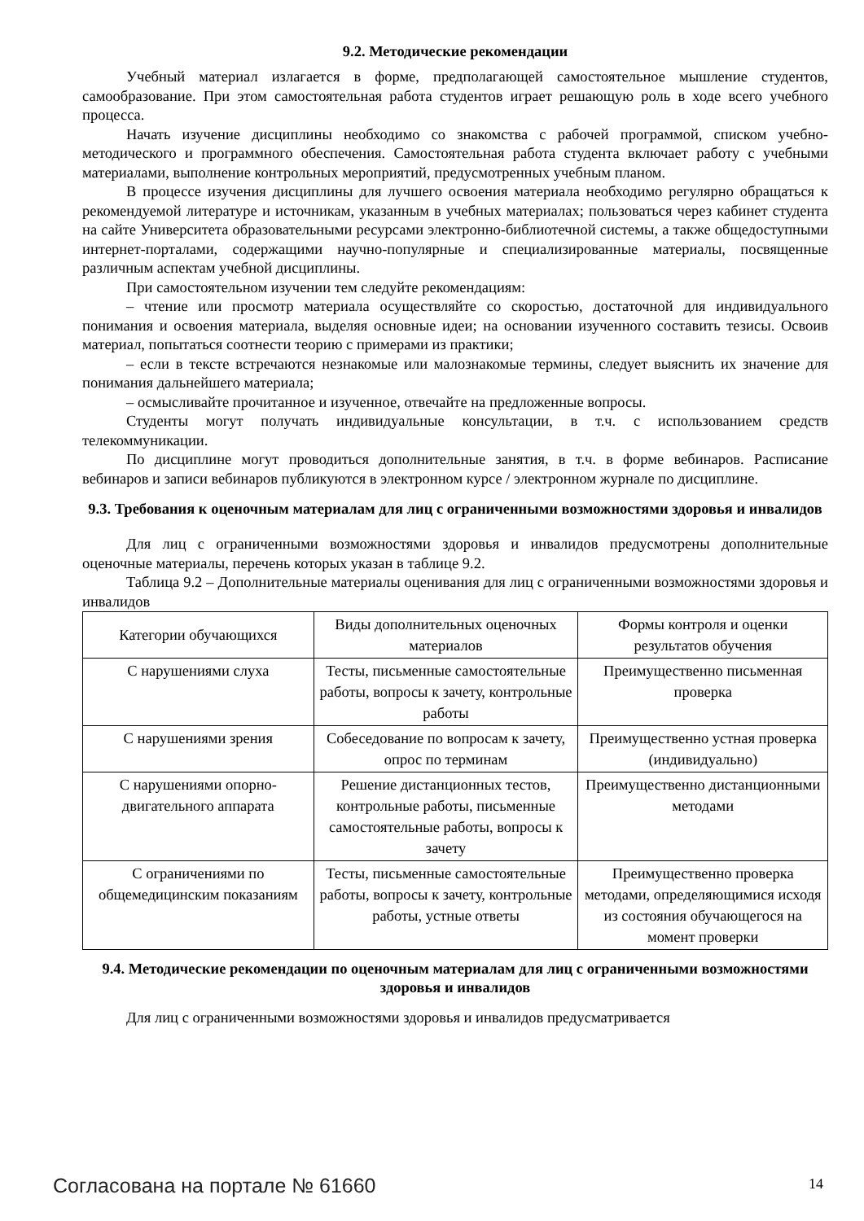9.2. Методические рекомендации
Учебный материал излагается в форме, предполагающей самостоятельное мышление студентов, самообразование. При этом самостоятельная работа студентов играет решающую роль в ходе всего учебного процесса.
Начать изучение дисциплины необходимо со знакомства с рабочей программой, списком учебно-методического и программного обеспечения. Самостоятельная работа студента включает работу с учебными материалами, выполнение контрольных мероприятий, предусмотренных учебным планом.
В процессе изучения дисциплины для лучшего освоения материала необходимо регулярно обращаться к рекомендуемой литературе и источникам, указанным в учебных материалах; пользоваться через кабинет студента на сайте Университета образовательными ресурсами электронно-библиотечной системы, а также общедоступными интернет-порталами, содержащими научно-популярные и специализированные материалы, посвященные различным аспектам учебной дисциплины.
При самостоятельном изучении тем следуйте рекомендациям:
– чтение или просмотр материала осуществляйте со скоростью, достаточной для индивидуального понимания и освоения материала, выделяя основные идеи; на основании изученного составить тезисы. Освоив материал, попытаться соотнести теорию с примерами из практики;
– если в тексте встречаются незнакомые или малознакомые термины, следует выяснить их значение для понимания дальнейшего материала;
– осмысливайте прочитанное и изученное, отвечайте на предложенные вопросы.
Студенты могут получать индивидуальные консультации, в т.ч. с использованием средств телекоммуникации.
По дисциплине могут проводиться дополнительные занятия, в т.ч. в форме вебинаров. Расписание вебинаров и записи вебинаров публикуются в электронном курсе / электронном журнале по дисциплине.
9.3. Требования к оценочным материалам для лиц с ограниченными возможностями здоровья и инвалидов
Для лиц с ограниченными возможностями здоровья и инвалидов предусмотрены дополнительные оценочные материалы, перечень которых указан в таблице 9.2.
Таблица 9.2 – Дополнительные материалы оценивания для лиц с ограниченными возможностями здоровья и инвалидов
| Категории обучающихся | Виды дополнительных оценочных материалов | Формы контроля и оценки результатов обучения |
| С нарушениями слуха | Тесты, письменные самостоятельные работы, вопросы к зачету, контрольные работы | Преимущественно письменная проверка |
| С нарушениями зрения | Собеседование по вопросам к зачету, опрос по терминам | Преимущественно устная проверка (индивидуально) |
| С нарушениями опорно-двигательного аппарата | Решение дистанционных тестов, контрольные работы, письменные самостоятельные работы, вопросы к зачету | Преимущественно дистанционными методами |
| С ограничениями по общемедицинским показаниям | Тесты, письменные самостоятельные работы, вопросы к зачету, контрольные работы, устные ответы | Преимущественно проверка методами, определяющимися исходя из состояния обучающегося на момент проверки |
9.4. Методические рекомендации по оценочным материалам для лиц с ограниченными возможностями здоровья и инвалидов
Для лиц с ограниченными возможностями здоровья и инвалидов предусматривается
Согласована на портале № 61660 14